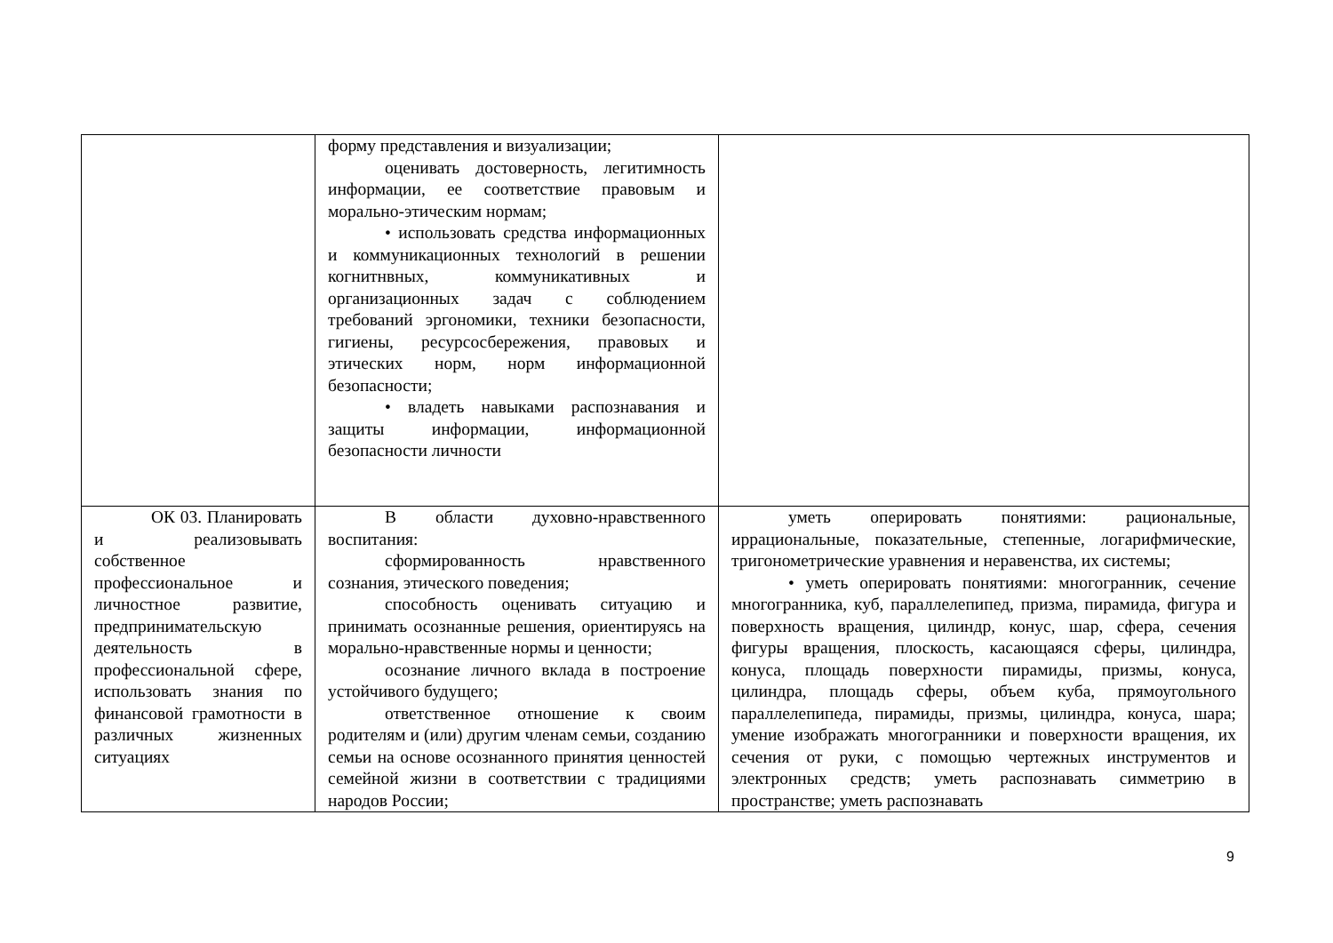| | форму представления и визуализации; оценивать достоверность, легитимность информации, ее соответствие правовым и морально-этическим нормам; • использовать средства информационных и коммуникационных технологий в решении когнитнвных, коммуникативных и организационных задач с соблюдением требований эргономики, техники безопасности, гигиены, ресурсосбережения, правовых и этических норм, норм информационной безопасности; • владеть навыками распознавания и защиты информации, информационной безопасности личности | |
| ОК 03. Планировать и реализовывать собственное профессиональное и личностное развитие, предпринимательскую деятельность в профессиональной сфере, использовать знания по финансовой грамотности в различных жизненных ситуациях | В области духовно-нравственного воспитания: сформированность нравственного сознания, этического поведения; способность оценивать ситуацию и принимать осознанные решения, ориентируясь на морально-нравственные нормы и ценности; осознание личного вклада в построение устойчивого будущего; ответственное отношение к своим родителям и (или) другим членам семьи, созданию семьи на основе осознанного принятия ценностей семейной жизни в соответствии с традициями народов России; | уметь оперировать понятиями: рациональные, иррациональные, показательные, степенные, логарифмические, тригонометрические уравнения и неравенства, их системы; • уметь оперировать понятиями: многогранник, сечение многогранника, куб, параллелепипед, призма, пирамида, фигура и поверхность вращения, цилиндр, конус, шар, сфера, сечения фигуры вращения, плоскость, касающаяся сферы, цилиндра, конуса, площадь поверхности пирамиды, призмы, конуса, цилиндра, площадь сферы, объем куба, прямоугольного параллелепипеда, пирамиды, призмы, цилиндра, конуса, шара; умение изображать многогранники и поверхности вращения, их сечения от руки, с помощью чертежных инструментов и электронных средств; уметь распознавать симметрию в пространстве; уметь распознавать |
9